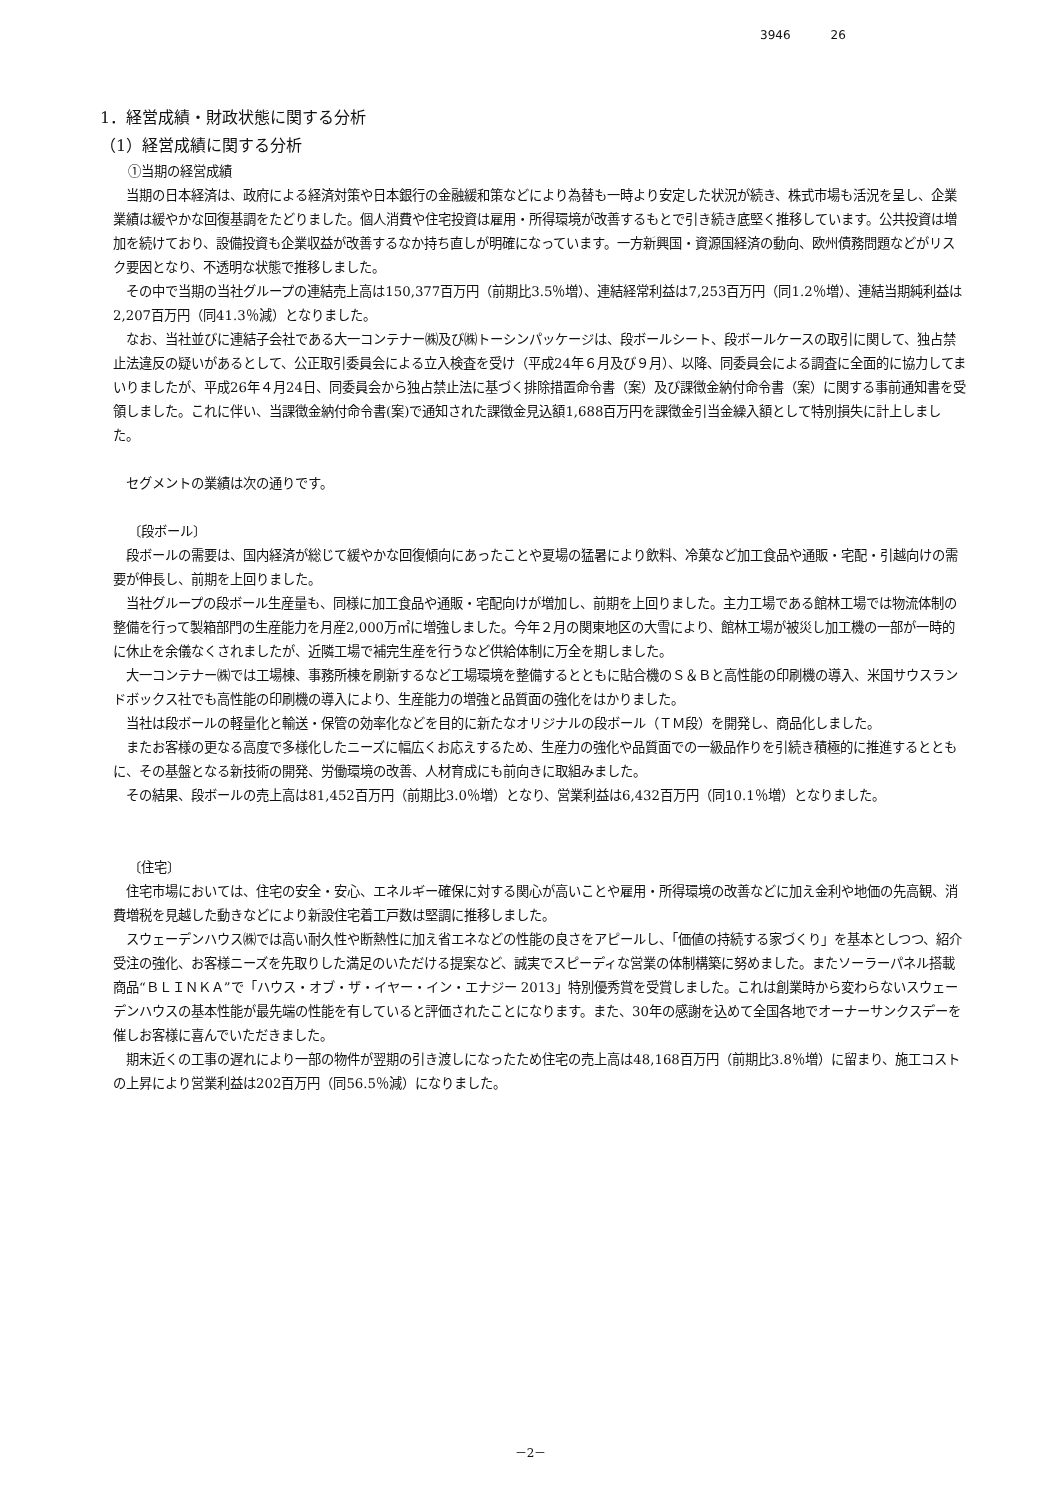3946 26
1．経営成績・財政状態に関する分析
（1）経営成績に関する分析
①当期の経営成績
当期の日本経済は、政府による経済対策や日本銀行の金融緩和策などにより為替も一時より安定した状況が続き、株式市場も活況を呈し、企業業績は緩やかな回復基調をたどりました。個人消費や住宅投資は雇用・所得環境が改善するもとで引き続き底堅く推移しています。公共投資は増加を続けており、設備投資も企業収益が改善するなか持ち直しが明確になっています。一方新興国・資源国経済の動向、欧州債務問題などがリスク要因となり、不透明な状態で推移しました。
その中で当期の当社グループの連結売上高は150,377百万円（前期比3.5％増）、連結経常利益は7,253百万円（同1.2％増）、連結当期純利益は2,207百万円（同41.3％減）となりました。
なお、当社並びに連結子会社である大一コンテナー㈱及び㈱トーシンパッケージは、段ボールシート、段ボールケースの取引に関して、独占禁止法違反の疑いがあるとして、公正取引委員会による立入検査を受け（平成24年６月及び９月）、以降、同委員会による調査に全面的に協力してまいりましたが、平成26年４月24日、同委員会から独占禁止法に基づく排除措置命令書（案）及び課徴金納付命令書（案）に関する事前通知書を受領しました。これに伴い、当課徴金納付命令書(案)で通知された課徴金見込額1,688百万円を課徴金引当金繰入額として特別損失に計上しました。
セグメントの業績は次の通りです。
〔段ボール〕
段ボールの需要は、国内経済が総じて緩やかな回復傾向にあったことや夏場の猛暑により飲料、冷菓など加工食品や通販・宅配・引越向けの需要が伸長し、前期を上回りました。
当社グループの段ボール生産量も、同様に加工食品や通販・宅配向けが増加し、前期を上回りました。主力工場である館林工場では物流体制の整備を行って製箱部門の生産能力を月産2,000万㎡に増強しました。今年２月の関東地区の大雪により、館林工場が被災し加工機の一部が一時的に休止を余儀なくされましたが、近隣工場で補完生産を行うなど供給体制に万全を期しました。
大一コンテナー㈱では工場棟、事務所棟を刷新するなど工場環境を整備するとともに貼合機のＳ＆Ｂと高性能の印刷機の導入、米国サウスランドボックス社でも高性能の印刷機の導入により、生産能力の増強と品質面の強化をはかりました。
当社は段ボールの軽量化と輸送・保管の効率化などを目的に新たなオリジナルの段ボール（ＴＭ段）を開発し、商品化しました。
またお客様の更なる高度で多様化したニーズに幅広くお応えするため、生産力の強化や品質面での一級品作りを引続き積極的に推進するとともに、その基盤となる新技術の開発、労働環境の改善、人材育成にも前向きに取組みました。
その結果、段ボールの売上高は81,452百万円（前期比3.0％増）となり、営業利益は6,432百万円（同10.1％増）となりました。
〔住宅〕
住宅市場においては、住宅の安全・安心、エネルギー確保に対する関心が高いことや雇用・所得環境の改善などに加え金利や地価の先高観、消費増税を見越した動きなどにより新設住宅着工戸数は堅調に推移しました。
スウェーデンハウス㈱では高い耐久性や断熱性に加え省エネなどの性能の良さをアピールし、「価値の持続する家づくり」を基本としつつ、紹介受注の強化、お客様ニーズを先取りした満足のいただける提案など、誠実でスピーディな営業の体制構築に努めました。またソーラーパネル搭載商品“ＢＬＩＮＫＡ”で「ハウス・オブ・ザ・イヤー・イン・エナジー 2013」特別優秀賞を受賞しました。これは創業時から変わらないスウェーデンハウスの基本性能が最先端の性能を有していると評価されたことになります。また、30年の感謝を込めて全国各地でオーナーサンクスデーを催しお客様に喜んでいただきました。
期末近くの工事の遅れにより一部の物件が翌期の引き渡しになったため住宅の売上高は48,168百万円（前期比3.8％増）に留まり、施工コストの上昇により営業利益は202百万円（同56.5％減）になりました。
－2－